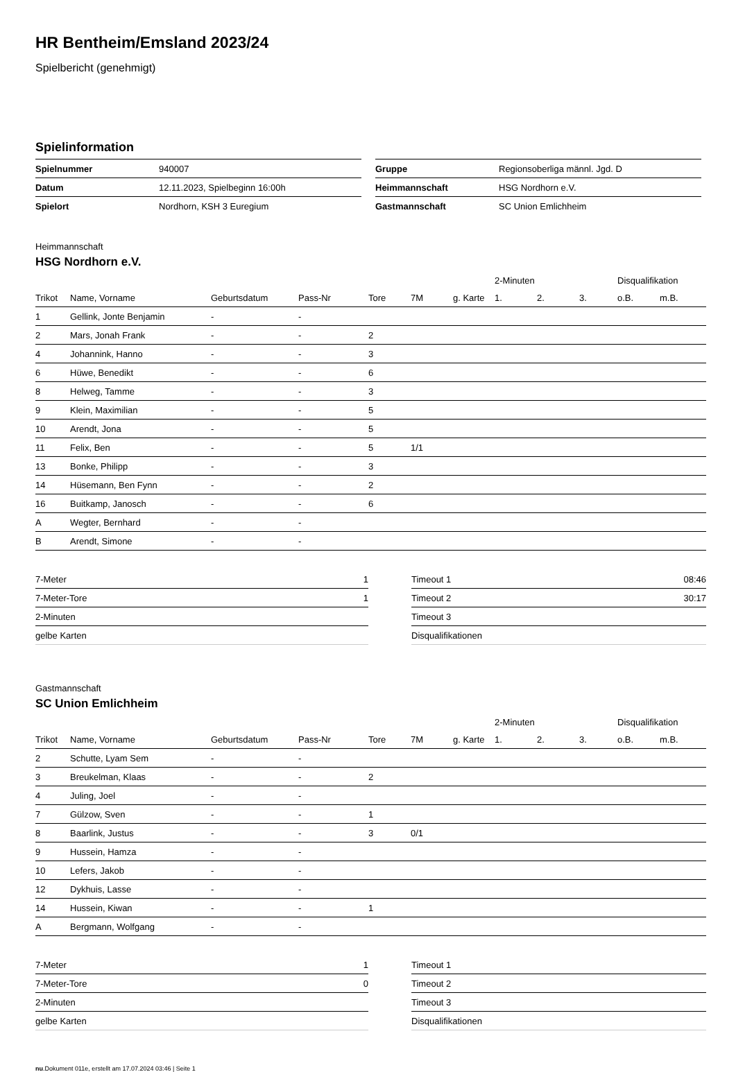HR Bentheim/Emsland 2023/24
Spielbericht (genehmigt)
Spielinformation
| Spielnummer | 940007 |
| Datum | 12.11.2023, Spielbeginn 16:00h |
| Spielort | Nordhorn, KSH 3 Euregium |
| Gruppe | Regionsoberliga männl. Jgd. D |
| Heimmannschaft | HSG Nordhorn e.V. |
| Gastmannschaft | SC Union Emlichheim |
Heimmannschaft
HSG Nordhorn e.V.
| | | | | | | | 2-Minuten | | | Disqualifikation | |
| --- | --- | --- | --- | --- | --- | --- | --- | --- | --- | --- | --- |
| Trikot | Name, Vorname | Geburtsdatum | Pass-Nr | Tore | 7M | g. Karte | 1. | 2. | 3. | o.B. | m.B. |
| 1 | Gellink, Jonte Benjamin | - | - | | | | | | | | |
| 2 | Mars, Jonah Frank | - | - | 2 | | | | | | | |
| 4 | Johannink, Hanno | - | - | 3 | | | | | | | |
| 6 | Hüwe, Benedikt | - | - | 6 | | | | | | | |
| 8 | Helweg, Tamme | - | - | 3 | | | | | | | |
| 9 | Klein, Maximilian | - | - | 5 | | | | | | | |
| 10 | Arendt, Jona | - | - | 5 | | | | | | | |
| 11 | Felix, Ben | - | - | 5 | 1/1 | | | | | | |
| 13 | Bonke, Philipp | - | - | 3 | | | | | | | |
| 14 | Hüsemann, Ben Fynn | - | - | 2 | | | | | | | |
| 16 | Buitkamp, Janosch | - | - | 6 | | | | | | | |
| A | Wegter, Bernhard | - | - | | | | | | | | |
| B | Arendt, Simone | - | - | | | | | | | | |
| 7-Meter | 1 |
| 7-Meter-Tore | 1 |
| 2-Minuten | |
| gelbe Karten | |
| Timeout 1 | 08:46 |
| Timeout 2 | 30:17 |
| Timeout 3 | |
| Disqualifikationen | |
Gastmannschaft
SC Union Emlichheim
| | | | | | | | 2-Minuten | | | Disqualifikation | |
| --- | --- | --- | --- | --- | --- | --- | --- | --- | --- | --- | --- |
| Trikot | Name, Vorname | Geburtsdatum | Pass-Nr | Tore | 7M | g. Karte | 1. | 2. | 3. | o.B. | m.B. |
| 2 | Schutte, Lyam Sem | - | - | | | | | | | | |
| 3 | Breukelman, Klaas | - | - | 2 | | | | | | | |
| 4 | Juling, Joel | - | - | | | | | | | | |
| 7 | Gülzow, Sven | - | - | 1 | | | | | | | |
| 8 | Baarlink, Justus | - | - | 3 | 0/1 | | | | | | |
| 9 | Hussein, Hamza | - | - | | | | | | | | |
| 10 | Lefers, Jakob | - | - | | | | | | | | |
| 12 | Dykhuis, Lasse | - | - | | | | | | | | |
| 14 | Hussein, Kiwan | - | - | 1 | | | | | | | |
| A | Bergmann, Wolfgang | - | - | | | | | | | | |
| 7-Meter | 1 |
| 7-Meter-Tore | 0 |
| 2-Minuten | |
| gelbe Karten | |
| Timeout 1 | |
| Timeout 2 | |
| Timeout 3 | |
| Disqualifikationen | |
nu.Dokument 011e, erstellt am 17.07.2024 03:46 | Seite 1